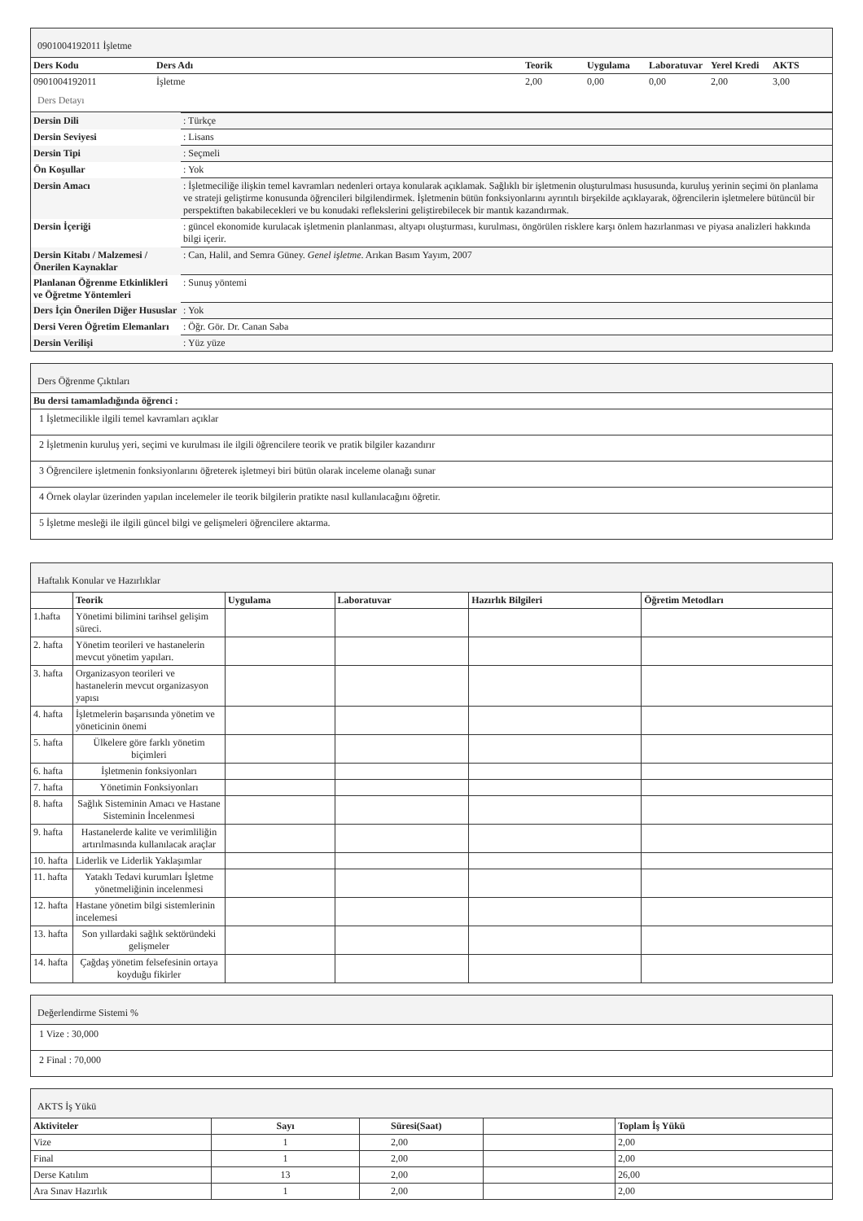0901004192011 İşletme
| Ders Kodu | Ders Adı | Teorik | Uygulama | Laboratuvar | Yerel Kredi | AKTS |
| --- | --- | --- | --- | --- | --- | --- |
| 0901004192011 | İşletme | 2,00 | 0,00 | 0,00 | 2,00 | 3,00 |
Ders Detayı
| Dersin Dili | : Türkçe |
| Dersin Seviyesi | : Lisans |
| Dersin Tipi | : Seçmeli |
| Ön Koşullar | : Yok |
| Dersin Amacı | : İşletmeciliğe ilişkin temel kavramları nedenleri ortaya konularak açıklamak. Sağlıklı bir işletmenin oluşturulması hususunda, kuruluş yerinin seçimi ön planlama ve strateji geliştirme konusunda öğrencileri bilgilendirmek. İşletmenin bütün fonksiyonlarını ayrıntılı birşekilde açıklayarak, öğrencilerin işletmelere bütüncül bir perspektiften bakabilecekleri ve bu konudaki reflekslerini geliştirebilecek bir mantık kazandırmak. |
| Dersin İçeriği | : güncel ekonomide kurulacak işletmenin planlanması, altyapı oluşturması, kurulması, öngörülen risklere karşı önlem hazırlanması ve piyasa analizleri hakkında bilgi içerir. |
| Dersin Kitabı / Malzemesi / Önerilen Kaynaklar | : Can, Halil, and Semra Güney. Genel işletme . Arıkan Basım Yayım, 2007 |
| Planlanan Öğrenme Etkinlikleri ve Öğretme Yöntemleri | : Sunuş yöntemi |
| Ders İçin Önerilen Diğer Hususlar | : Yok |
| Dersi Veren Öğretim Elemanları | : Öğr. Gör. Dr. Canan Saba |
| Dersin Verilişi | : Yüz yüze |
Ders Öğrenme Çıktıları
| Bu dersi tamamladığında öğrenci : |
| --- |
| 1 İşletmecilikle ilgili temel kavramları açıklar |
| 2 İşletmenin kuruluş yeri, seçimi ve kurulması ile ilgili öğrencilere teorik ve pratik bilgiler kazandırır |
| 3 Öğrencilere işletmenin fonksiyonlarını öğreterek işletmeyi biri bütün olarak inceleme olanağı sunar |
| 4 Örnek olaylar üzerinden yapılan incelemeler ile teorik bilgilerin pratikte nasıl kullanılacağını öğretir. |
| 5 İşletme mesleği ile ilgili güncel bilgi ve gelişmeleri öğrencilere aktarma. |
Haftalık Konular ve Hazırlıklar
| | Teorik | Uygulama | Laboratuvar | Hazırlık Bilgileri | Öğretim Metodları |
| --- | --- | --- | --- | --- | --- |
| 1.hafta | Yönetimi bilimini tarihsel gelişim süreci. | | | | |
| 2. hafta | Yönetim teorileri ve hastanelerin mevcut yönetim yapıları. | | | | |
| 3. hafta | Organizasyon teorileri ve hastanelerin mevcut organizasyon yapısı | | | | |
| 4. hafta | İşletmelerin başarısında yönetim ve yöneticinin önemi | | | | |
| 5. hafta | Ülkelere göre farklı yönetim biçimleri | | | | |
| 6. hafta | İşletmenin fonksiyonları | | | | |
| 7. hafta | Yönetimin Fonksiyonları | | | | |
| 8. hafta | Sağlık Sisteminin Amacı ve Hastane Sisteminin İncelenmesi | | | | |
| 9. hafta | Hastanelerde kalite ve verimliliğin artırılmasında kullanılacak araçlar | | | | |
| 10. hafta | Liderlik ve Liderlik Yaklaşımlar | | | | |
| 11. hafta | Yataklı Tedavi kurumları İşletme yönetmeliğinin incelenmesi | | | | |
| 12. hafta | Hastane yönetim bilgi sistemlerinin incelemesi | | | | |
| 13. hafta | Son yıllardaki sağlık sektöründeki gelişmeler | | | | |
| 14. hafta | Çağdaş yönetim felsefesinin ortaya koyduğu fikirler | | | | |
Değerlendirme Sistemi %
| 1 Vize : 30,000 |
| 2 Final : 70,000 |
AKTS İş Yükü
| Aktiviteler | Sayı | Süresi(Saat) | | Toplam İş Yükü |
| --- | --- | --- | --- | --- |
| Vize | 1 | 2,00 | | 2,00 |
| Final | 1 | 2,00 | | 2,00 |
| Derse Katılım | 13 | 2,00 | | 26,00 |
| Ara Sınav Hazırlık | 1 | 2,00 | | 2,00 |